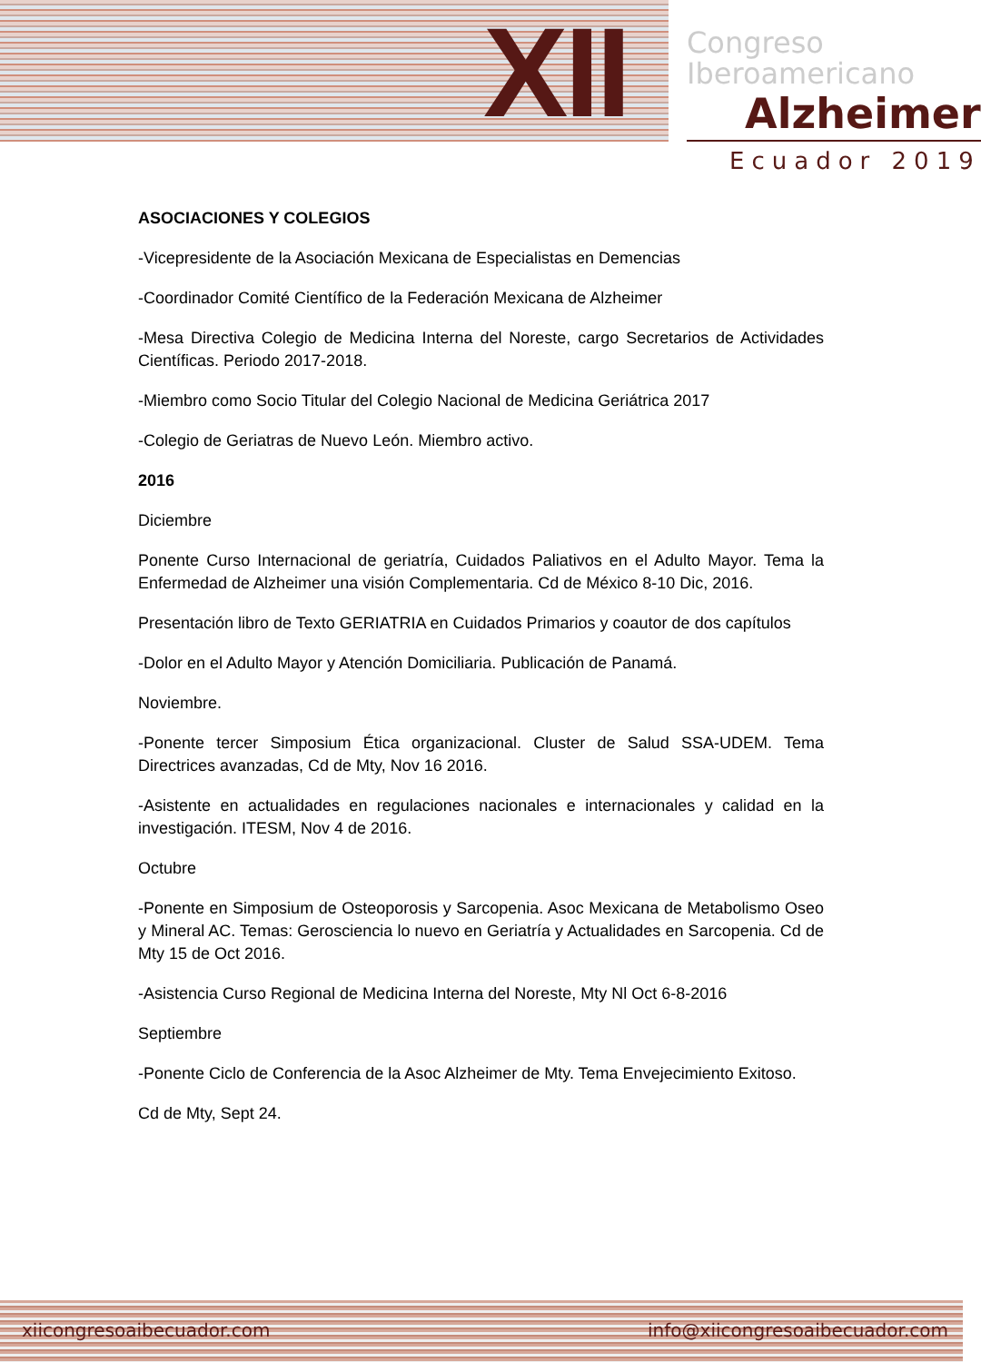XII
Congreso
Iberoamericano
Alzheimer
Ecuador 2019
ASOCIACIONES Y COLEGIOS
-Vicepresidente de la Asociación Mexicana de Especialistas en Demencias
-Coordinador Comité Científico de la Federación Mexicana de Alzheimer
-Mesa Directiva Colegio de Medicina Interna del Noreste, cargo Secretarios de Actividades Científicas. Periodo 2017-2018.
-Miembro como Socio Titular del Colegio Nacional de Medicina Geriátrica 2017
-Colegio de Geriatras de Nuevo León. Miembro activo.
2016
Diciembre
Ponente Curso Internacional de geriatría, Cuidados Paliativos en el Adulto Mayor. Tema la Enfermedad de Alzheimer una visión Complementaria. Cd de México 8-10 Dic, 2016.
Presentación libro de Texto GERIATRIA en Cuidados Primarios y coautor de dos capítulos
-Dolor en el Adulto Mayor y Atención Domiciliaria. Publicación de Panamá.
Noviembre.
-Ponente tercer Simposium Ética organizacional. Cluster de Salud SSA-UDEM. Tema Directrices avanzadas, Cd de Mty, Nov 16 2016.
-Asistente en actualidades en regulaciones nacionales e internacionales y calidad en la investigación. ITESM, Nov 4 de 2016.
Octubre
-Ponente en Simposium de Osteoporosis y Sarcopenia. Asoc Mexicana de Metabolismo Oseo y Mineral AC. Temas: Gerosciencia lo nuevo en Geriatría y Actualidades en Sarcopenia. Cd de Mty 15 de Oct 2016.
-Asistencia Curso Regional de Medicina Interna del Noreste, Mty Nl Oct 6-8-2016
Septiembre
-Ponente Ciclo de Conferencia de la Asoc Alzheimer de Mty. Tema Envejecimiento Exitoso.
Cd de Mty, Sept 24.
xiicongresoaibecuador.com info@xiicongresoaibecuador.com